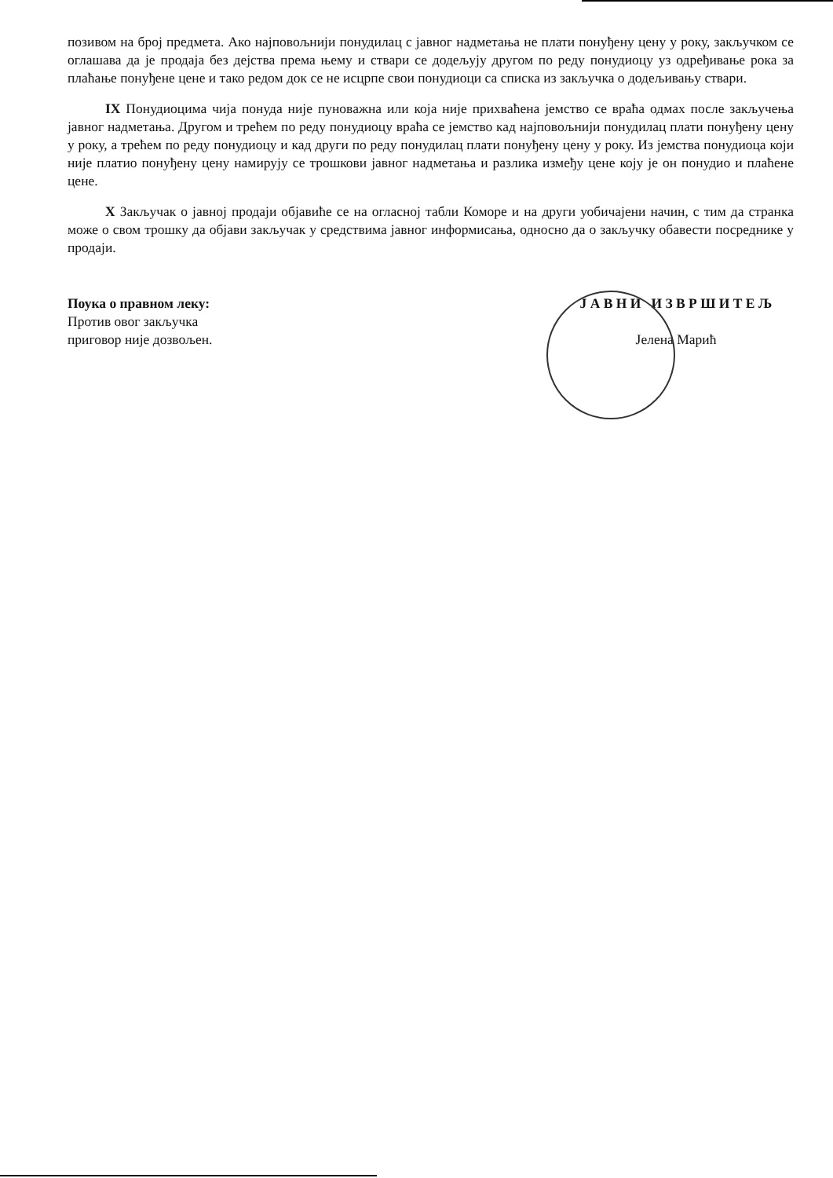позивом на број предмета. Ако најповољнији понудилац с јавног надметања не плати понуђену цену у року, закључком се оглашава да је продаја без дејства према њему и ствари се додељују другом по реду понудиоцу уз одређивање рока за плаћање понуђене цене и тако редом док се не исцрпе свои понудиоци са списка из закључка о додељивању ствари.
IX Понудиоцима чија понуда није пуноважна или која није прихваћена јемство се враћа одмах после закључења јавног надметања. Другом и трећем по реду понудиоцу враћа се јемство кад најповољнији понудилац плати понуђену цену у року, а трећем по реду понудиоцу и кад други по реду понудилац плати понуђену цену у року. Из јемства понудиоца који није платио понуђену цену намирују се трошкови јавног надметања и разлика између цене коју је он понудио и плаћене цене.
X Закључак о јавној продаји објавиће се на огласној табли Коморе и на други уобичајени начин, с тим да странка може о свом трошку да објави закључак у средствима јавног информисања, односно да о закључку обавести посреднике у продаји.
Поука о правном леку:
Против овог закључка
приговор није дозвољен.
Ј А В Н И И З В Р Ш И Т Е Љ
Јелена Марић